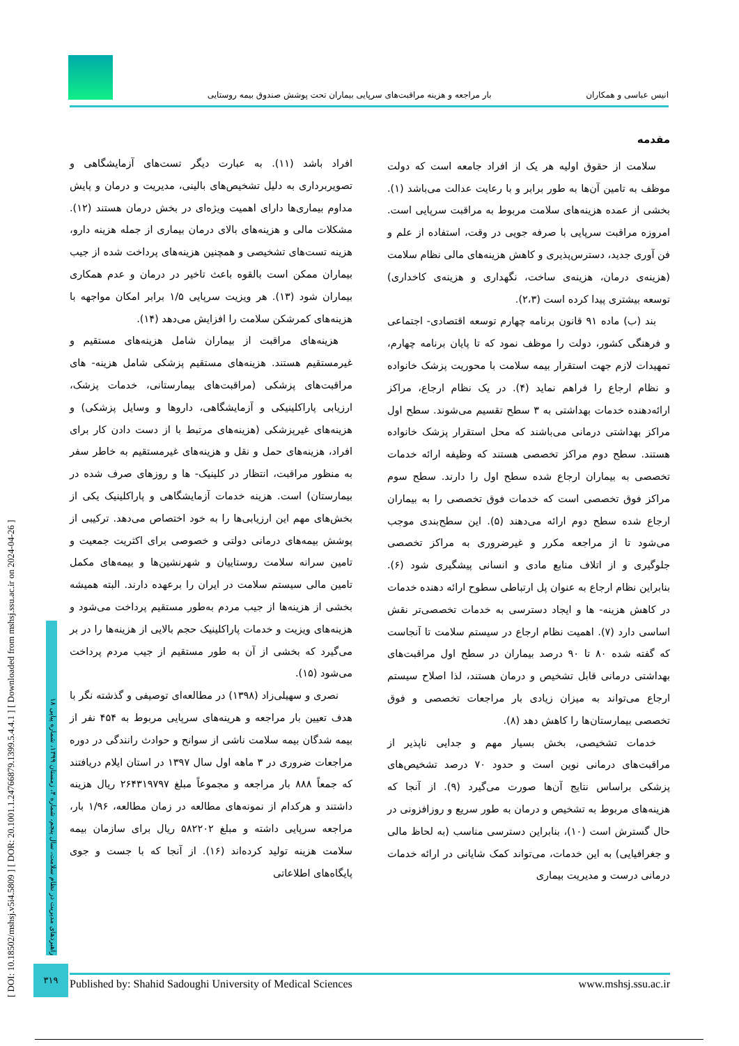انیس عباسی و همکاران بار مراجعه و هزینه مراقبت‌های سرپایی بیماران تحت پوشش صندوق بیمه روستایی
[ DOI: 10.18502/mshsj.v5i4.5809 ] [ DOR: 20.1001.1.24766879.1399.5.4.4.1 ] [ Downloaded from mshsj.ssu.ac.ir on 2024-04-26 ]
راهبردهای مدیریت در نظام سلامت، سال پنجم، شماره ۴، زمستان ۱۳۹۹، شماره پیاپی ۱۸
مقدمه
سلامت از حقوق اولیه هر یک از افراد جامعه است که دولت موظف به تامین آن‌ها به طور برابر و با رعایت عدالت می‌باشد (۱). بخشی از عمده هزینه‌های سلامت مربوط به مراقبت سرپایی است. امروزه مراقبت سرپایی با صرفه جویی در وقت، استفاده از علم و فن آوری جدید، دسترس‌پذیری و کاهش هزینه‌های مالی نظام سلامت (هزینه‌ی درمان، هزینه‌ی ساخت، نگهداری و هزینه‌ی کاخداری) توسعه بیشتری پیدا کرده است (۲،۳).
بند (ب) ماده ۹۱ قانون برنامه چهارم توسعه اقتصادی- اجتماعی و فرهنگی کشور، دولت را موظف نمود که تا پایان برنامه چهارم، تمهیدات لازم جهت استقرار بیمه سلامت با محوریت پزشک خانواده و نظام ارجاع را فراهم نماید (۴). در یک نظام ارجاع، مراکز ارائه‌دهنده خدمات بهداشتی به ۳ سطح تقسیم می‌شوند. سطح اول مراکز بهداشتی درمانی می‌باشند که محل استقرار پزشک خانواده هستند. سطح دوم مراکز تخصصی هستند که وظیفه ارائه خدمات تخصصی به بیماران ارجاع شده سطح اول را دارند. سطح سوم مراکز فوق تخصصی است که خدمات فوق تخصصی را به بیماران ارجاع شده سطح دوم ارائه می‌دهند (۵). این سطح‌بندی موجب می‌شود تا از مراجعه مکرر و غیرضروری به مراکز تخصصی جلوگیری و از اتلاف منابع مادی و انسانی پیشگیری شود (۶). بنابراین نظام ارجاع به عنوان پل ارتباطی سطوح ارائه دهنده خدمات در کاهش هزینه- ها و ایجاد دسترسی به خدمات تخصصی‌تر نقش اساسی دارد (۷). اهمیت نظام ارجاع در سیستم سلامت تا آنجاست که گفته شده ۸۰ تا ۹۰ درصد بیماران در سطح اول مراقبت‌های بهداشتی درمانی قابل تشخیص و درمان هستند، لذا اصلاح سیستم ارجاع می‌تواند به میزان زیادی بار مراجعات تخصصی و فوق تخصصی بیمارستان‌ها را کاهش دهد (۸).
خدمات تشخیصی، بخش بسیار مهم و جدایی ناپذیر از مراقبت‌های درمانی نوین است و حدود ۷۰ درصد تشخیص‌های پزشکی براساس نتایج آن‌ها صورت می‌گیرد (۹). از آنجا که هزینه‌های مربوط به تشخیص و درمان به طور سریع و روزافزونی در حال گسترش است (۱۰)، بنابراین دسترسی مناسب (به لحاظ مالی و جغرافیایی) به این خدمات، می‌تواند کمک شایانی در ارائه خدمات درمانی درست و مدیریت بیماری
افراد باشد (۱۱). به عبارت دیگر تست‌های آزمایشگاهی و تصویربرداری به دلیل تشخیص‌های بالینی، مدیریت و درمان و پایش مداوم بیماری‌ها دارای اهمیت ویژه‌ای در بخش درمان هستند (۱۲). مشکلات مالی و هزینه‌های بالای درمان بیماری از جمله هزینه دارو، هزینه تست‌های تشخیصی و همچنین هزینه‌های پرداخت شده از جیب بیماران ممکن است بالقوه باعث تاخیر در درمان و عدم همکاری بیماران شود (۱۳). هر ویزیت سرپایی ۱/۵ برابر امکان مواجهه با هزینه‌های کمرشکن سلامت را افزایش می‌دهد (۱۴).
هزینه‌های مراقبت از بیماران شامل هزینه‌های مستقیم و غیرمستقیم هستند. هزینه‌های مستقیم پزشکی شامل هزینه- های مراقبت‌های پزشکی (مراقبت‌های بیمارستانی، خدمات پزشک، ارزیابی پاراکلینیکی و آزمایشگاهی، داروها و وسایل پزشکی) و هزینه‌های غیرپزشکی (هزینه‌های مرتبط با از دست دادن کار برای افراد، هزینه‌های حمل و نقل و هزینه‌های غیرمستقیم به خاطر سفر به منظور مراقبت، انتظار در کلینیک- ها و روزهای صرف شده در بیمارستان) است. هزینه خدمات آزمایشگاهی و پاراکلینیک یکی از بخش‌های مهم این ارزیابی‌ها را به خود اختصاص می‌دهد. ترکیبی از پوشش بیمه‌های درمانی دولتی و خصوصی برای اکثریت جمعیت و تامین سرانه سلامت روستاییان و شهرنشین‌ها و بیمه‌های مکمل تامین مالی سیستم سلامت در ایران را برعهده دارند. البته همیشه بخشی از هزینه‌ها از جیب مردم به‌طور مستقیم پرداخت می‌شود و هزینه‌های ویزیت و خدمات پاراکلینیک حجم بالایی از هزینه‌ها را در بر می‌گیرد که بخشی از آن به طور مستقیم از جیب مردم پرداخت می‌شود (۱۵).
نصری و سهیلی‌زاد (۱۳۹۸) در مطالعه‌ای توصیفی و گذشته نگر با هدف تعیین بار مراجعه و هرینه‌های سرپایی مربوط به ۴۵۴ نفر از بیمه شدگان بیمه سلامت ناشی از سوانح و حوادث رانندگی در دوره مراجعات ضروری در ۳ ماهه اول سال ۱۳۹۷ در استان ایلام دریافتند که جمعاً ۸۸۸ بار مراجعه و مجموعاً مبلغ ۲۶۴۳۱۹۷۹۷ ریال هزینه داشتند و هرکدام از نمونه‌های مطالعه در زمان مطالعه، ۱/۹۶ بار، مراجعه سرپایی داشته و مبلغ ۵۸۲۲۰۲ ریال برای سازمان بیمه سلامت هزینه تولید کرده‌اند (۱۶). از آنجا که با جست و جوی پایگاه‌های اطلاعاتی
۳۱۹
Published by: Shahid Sadoughi University of Medical Sciences www.mshsj.ssu.ac.ir